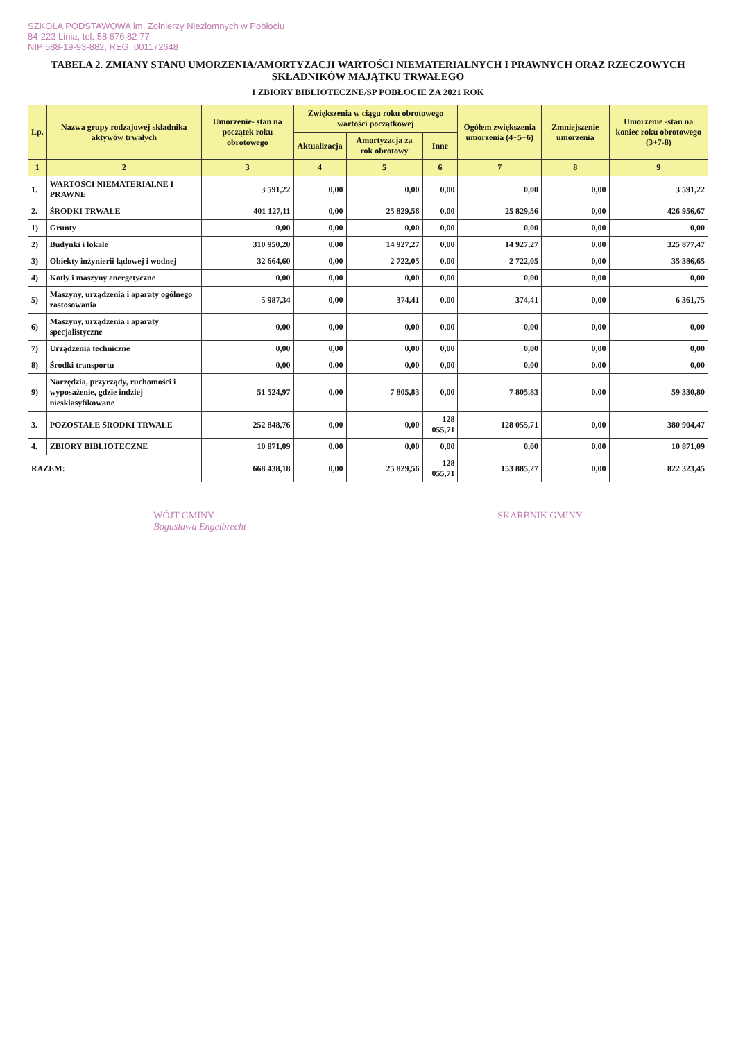SZKOŁA PODSTAWOWA im. Żołnierzy Niezłomnych w Pobłociu
84-223 Linia, tel. 58 676 82 77
NIP 588-19-93-882, REG. 001172648
TABELA 2. ZMIANY STANU UMORZENIA/AMORTYZACJI WARTOŚCI NIEMATERIALNYCH I PRAWNYCH ORAZ RZECZOWYCH SKŁADNIKÓW MAJĄTKU TRWAŁEGO
I ZBIORY BIBLIOTECZNE/SP POBŁOCIE ZA 2021 ROK
| Lp. | Nazwa grupy rodzajowej składnika aktywów trwałych | Umorzenie- stan na początek roku obrotowego | Zwiększenia w ciągu roku obrotowego wartości początkowej | | | Ogółem zwiększenia umorzenia (4+5+6) | Zmniejszenie umorzenia | Umorzenie -stan na koniec roku obrotowego (3+7-8) |
| --- | --- | --- | --- | --- | --- | --- | --- | --- |
| | | | Aktualizacja | Amortyzacja za rok obrotowy | Inne | | | |
| 1 | 2 | 3 | 4 | 5 | 6 | 7 | 8 | 9 |
| 1. | WARTOŚCI NIEMATERIALNE I PRAWNE | 3 591,22 | 0,00 | 0,00 | 0,00 | 0,00 | 0,00 | 3 591,22 |
| 2. | ŚRODKI TRWAŁE | 401 127,11 | 0,00 | 25 829,56 | 0,00 | 25 829,56 | 0,00 | 426 956,67 |
| 1) | Grunty | 0,00 | 0,00 | 0,00 | 0,00 | 0,00 | 0,00 | 0,00 |
| 2) | Budynki i lokale | 310 950,20 | 0,00 | 14 927,27 | 0,00 | 14 927,27 | 0,00 | 325 877,47 |
| 3) | Obiekty inżynierii lądowej i wodnej | 32 664,60 | 0,00 | 2 722,05 | 0,00 | 2 722,05 | 0,00 | 35 386,65 |
| 4) | Kotły i maszyny energetyczne | 0,00 | 0,00 | 0,00 | 0,00 | 0,00 | 0,00 | 0,00 |
| 5) | Maszyny, urządzenia i aparaty ogólnego zastosowania | 5 987,34 | 0,00 | 374,41 | 0,00 | 374,41 | 0,00 | 6 361,75 |
| 6) | Maszyny, urządzenia i aparaty specjalistyczne | 0,00 | 0,00 | 0,00 | 0,00 | 0,00 | 0,00 | 0,00 |
| 7) | Urządzenia techniczne | 0,00 | 0,00 | 0,00 | 0,00 | 0,00 | 0,00 | 0,00 |
| 8) | Środki transportu | 0,00 | 0,00 | 0,00 | 0,00 | 0,00 | 0,00 | 0,00 |
| 9) | Narzędzia, przyrządy, ruchomości i wyposażenie, gdzie indziej niesklasyfikowane | 51 524,97 | 0,00 | 7 805,83 | 0,00 | 7 805,83 | 0,00 | 59 330,80 |
| 3. | POZOSTAŁE ŚRODKI TRWAŁE | 252 848,76 | 0,00 | 0,00 | 128 055,71 | 128 055,71 | 0,00 | 380 904,47 |
| 4. | ZBIORY BIBLIOTECZNE | 10 871,09 | 0,00 | 0,00 | 0,00 | 0,00 | 0,00 | 10 871,09 |
| RAZEM: | | 668 438,18 | 0,00 | 25 829,56 | 128 055,71 | 153 885,27 | 0,00 | 822 323,45 |
WÓJT GMINY
Bogusława Engelbrecht
SKARBNIK GMINY